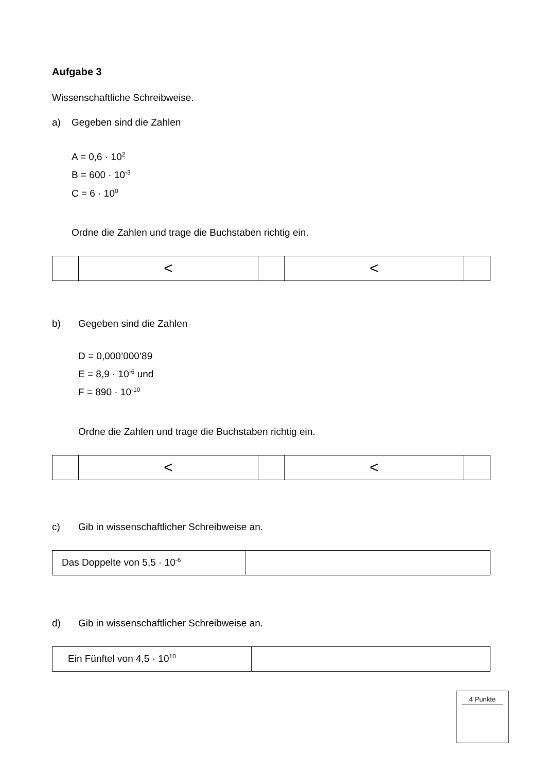Aufgabe 3
Wissenschaftliche Schreibweise.
a) Gegeben sind die Zahlen
A = 0,6 · 10<sup>2</sup>
B = 600 · 10<sup>-3</sup>
C = 6 · 10<sup>0</sup>
Ordne die Zahlen und trage die Buchstaben richtig ein.
| | < | | < | |
b) Gegeben sind die Zahlen
D = 0,000’000’89
E = 8,9 · 10<sup>-6</sup> und
F = 890 · 10<sup>-10</sup>
Ordne die Zahlen und trage die Buchstaben richtig ein.
| | < | | < | |
c) Gib in wissenschaftlicher Schreibweise an.
| Das Doppelte von 5,5 · 10<sup>-6</sup> | |
d) Gib in wissenschaftlicher Schreibweise an.
| Ein Fünftel von 4,5 · 10<sup>10</sup> | |
4 Punkte